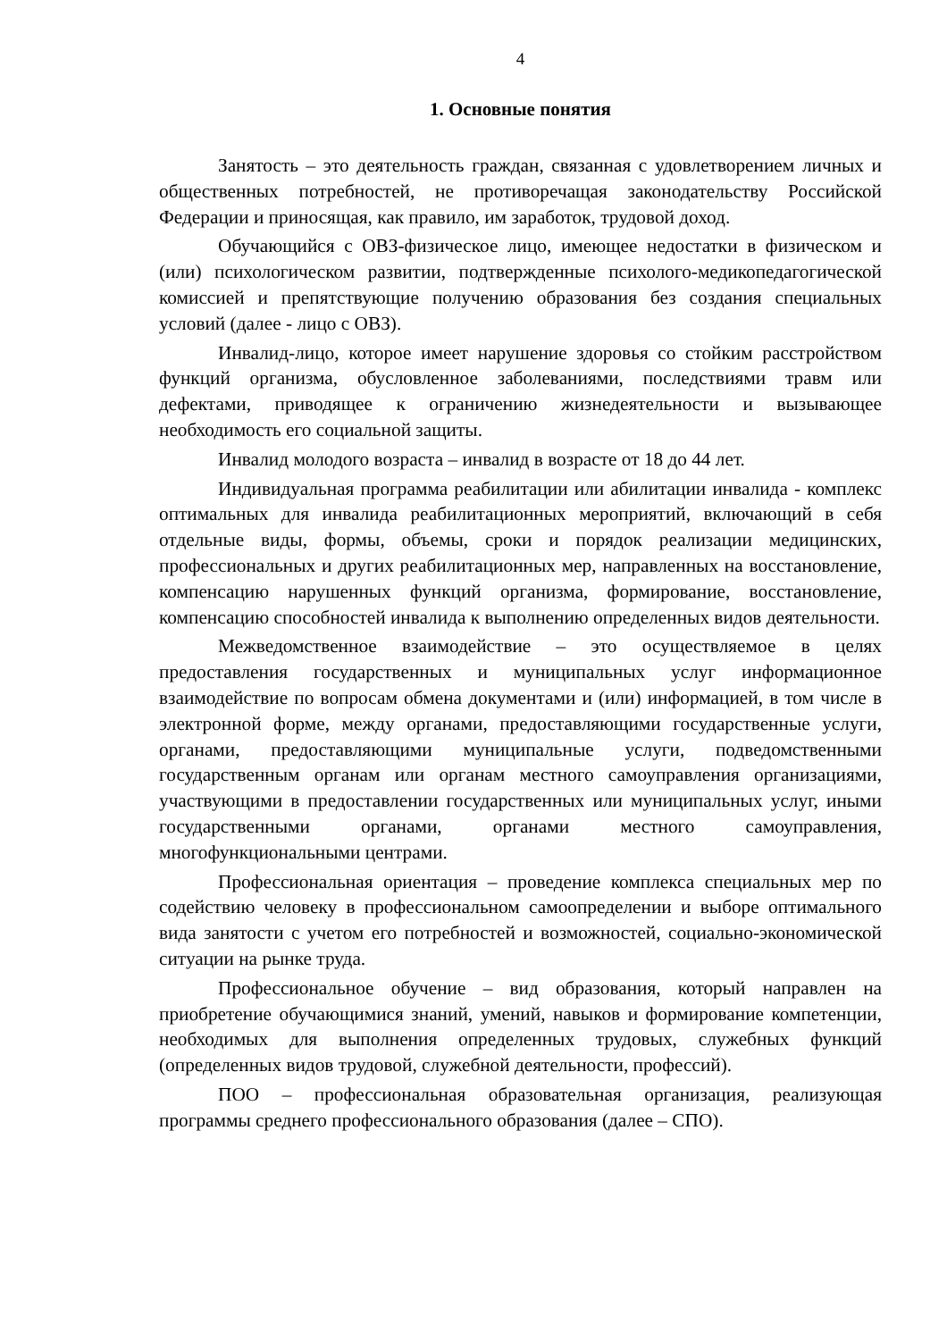4
1. Основные понятия
Занятость – это деятельность граждан, связанная с удовлетворением личных и общественных потребностей, не противоречащая законодательству Российской Федерации и приносящая, как правило, им заработок, трудовой доход.
Обучающийся с ОВЗ-физическое лицо, имеющее недостатки в физическом и (или) психологическом развитии, подтвержденные психолого-медикопедагогической комиссией и препятствующие получению образования без создания специальных условий (далее - лицо с ОВЗ).
Инвалид-лицо, которое имеет нарушение здоровья со стойким расстройством функций организма, обусловленное заболеваниями, последствиями травм или дефектами, приводящее к ограничению жизнедеятельности и вызывающее необходимость его социальной защиты.
Инвалид молодого возраста – инвалид в возрасте от 18 до 44 лет.
Индивидуальная программа реабилитации или абилитации инвалида - комплекс оптимальных для инвалида реабилитационных мероприятий, включающий в себя отдельные виды, формы, объемы, сроки и порядок реализации медицинских, профессиональных и других реабилитационных мер, направленных на восстановление, компенсацию нарушенных функций организма, формирование, восстановление, компенсацию способностей инвалида к выполнению определенных видов деятельности.
Межведомственное взаимодействие – это осуществляемое в целях предоставления государственных и муниципальных услуг информационное взаимодействие по вопросам обмена документами и (или) информацией, в том числе в электронной форме, между органами, предоставляющими государственные услуги, органами, предоставляющими муниципальные услуги, подведомственными государственным органам или органам местного самоуправления организациями, участвующими в предоставлении государственных или муниципальных услуг, иными государственными органами, органами местного самоуправления, многофункциональными центрами.
Профессиональная ориентация – проведение комплекса специальных мер по содействию человеку в профессиональном самоопределении и выборе оптимального вида занятости с учетом его потребностей и возможностей, социально-экономической ситуации на рынке труда.
Профессиональное обучение – вид образования, который направлен на приобретение обучающимися знаний, умений, навыков и формирование компетенции, необходимых для выполнения определенных трудовых, служебных функций (определенных видов трудовой, служебной деятельности, профессий).
ПОО – профессиональная образовательная организация, реализующая программы среднего профессионального образования (далее – СПО).